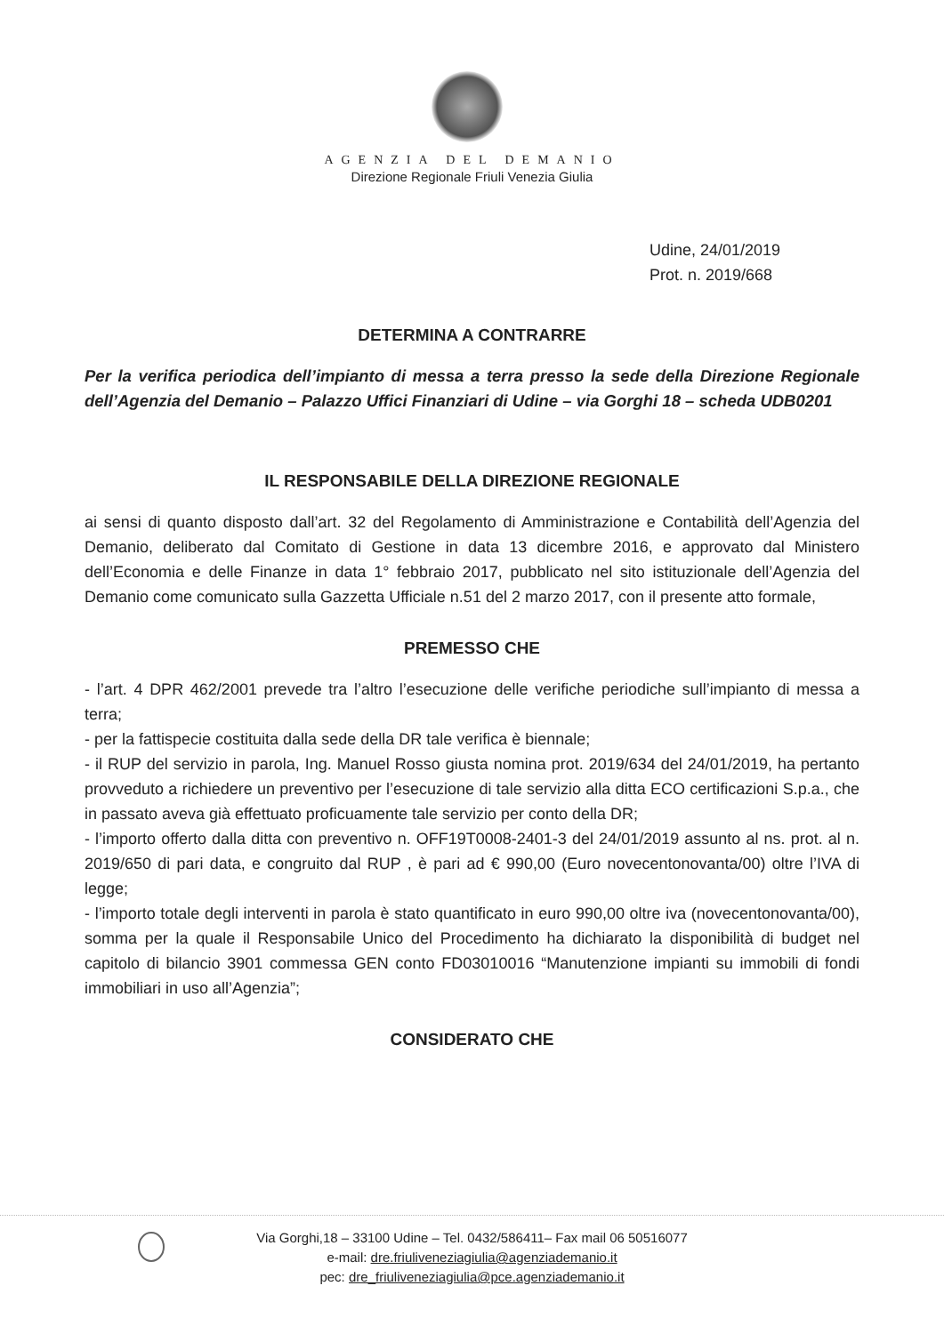AGENZIA DEL DEMANIO
Direzione Regionale Friuli Venezia Giulia
Udine, 24/01/2019
Prot. n. 2019/668
DETERMINA A CONTRARRE
Per la verifica periodica dell’impianto di messa a terra presso la sede della Direzione Regionale dell’Agenzia del Demanio – Palazzo Uffici Finanziari di Udine – via Gorghi 18 – scheda UDB0201
IL RESPONSABILE DELLA DIREZIONE REGIONALE
ai sensi di quanto disposto dall’art. 32 del Regolamento di Amministrazione e Contabilità dell’Agenzia del Demanio, deliberato dal Comitato di Gestione in data 13 dicembre 2016, e approvato dal Ministero dell’Economia e delle Finanze in data 1° febbraio 2017, pubblicato nel sito istituzionale dell’Agenzia del Demanio come comunicato sulla Gazzetta Ufficiale n.51 del 2 marzo 2017, con il presente atto formale,
PREMESSO CHE
- l’art. 4 DPR 462/2001 prevede tra l’altro l’esecuzione delle verifiche periodiche sull’impianto di messa a terra;
- per la fattispecie costituita dalla sede della DR tale verifica è biennale;
- il RUP del servizio in parola, Ing. Manuel Rosso giusta nomina prot. 2019/634 del 24/01/2019, ha pertanto provveduto a richiedere un preventivo per l’esecuzione di tale servizio alla ditta ECO certificazioni S.p.a., che in passato aveva già effettuato proficuamente tale servizio per conto della DR;
- l’importo offerto dalla ditta con preventivo n. OFF19T0008-2401-3 del 24/01/2019 assunto al ns. prot. al n. 2019/650 di pari data, e congruito dal RUP , è pari ad € 990,00 (Euro novecentonovanta/00) oltre l’IVA di legge;
- l’importo totale degli interventi in parola è stato quantificato in euro 990,00 oltre iva (novecentonovanta/00), somma per la quale il Responsabile Unico del Procedimento ha dichiarato la disponibilità di budget nel capitolo di bilancio 3901 commessa GEN conto FD03010016 “Manutenzione impianti su immobili di fondi immobiliari in uso all’Agenzia”;
CONSIDERATO CHE
Via Gorghi,18 – 33100 Udine – Tel. 0432/586411– Fax mail 06 50516077
e-mail: dre.friuliveneziagiulia@agenziademanio.it
pec: dre_friuliveneziagiulia@pce.agenziademanio.it